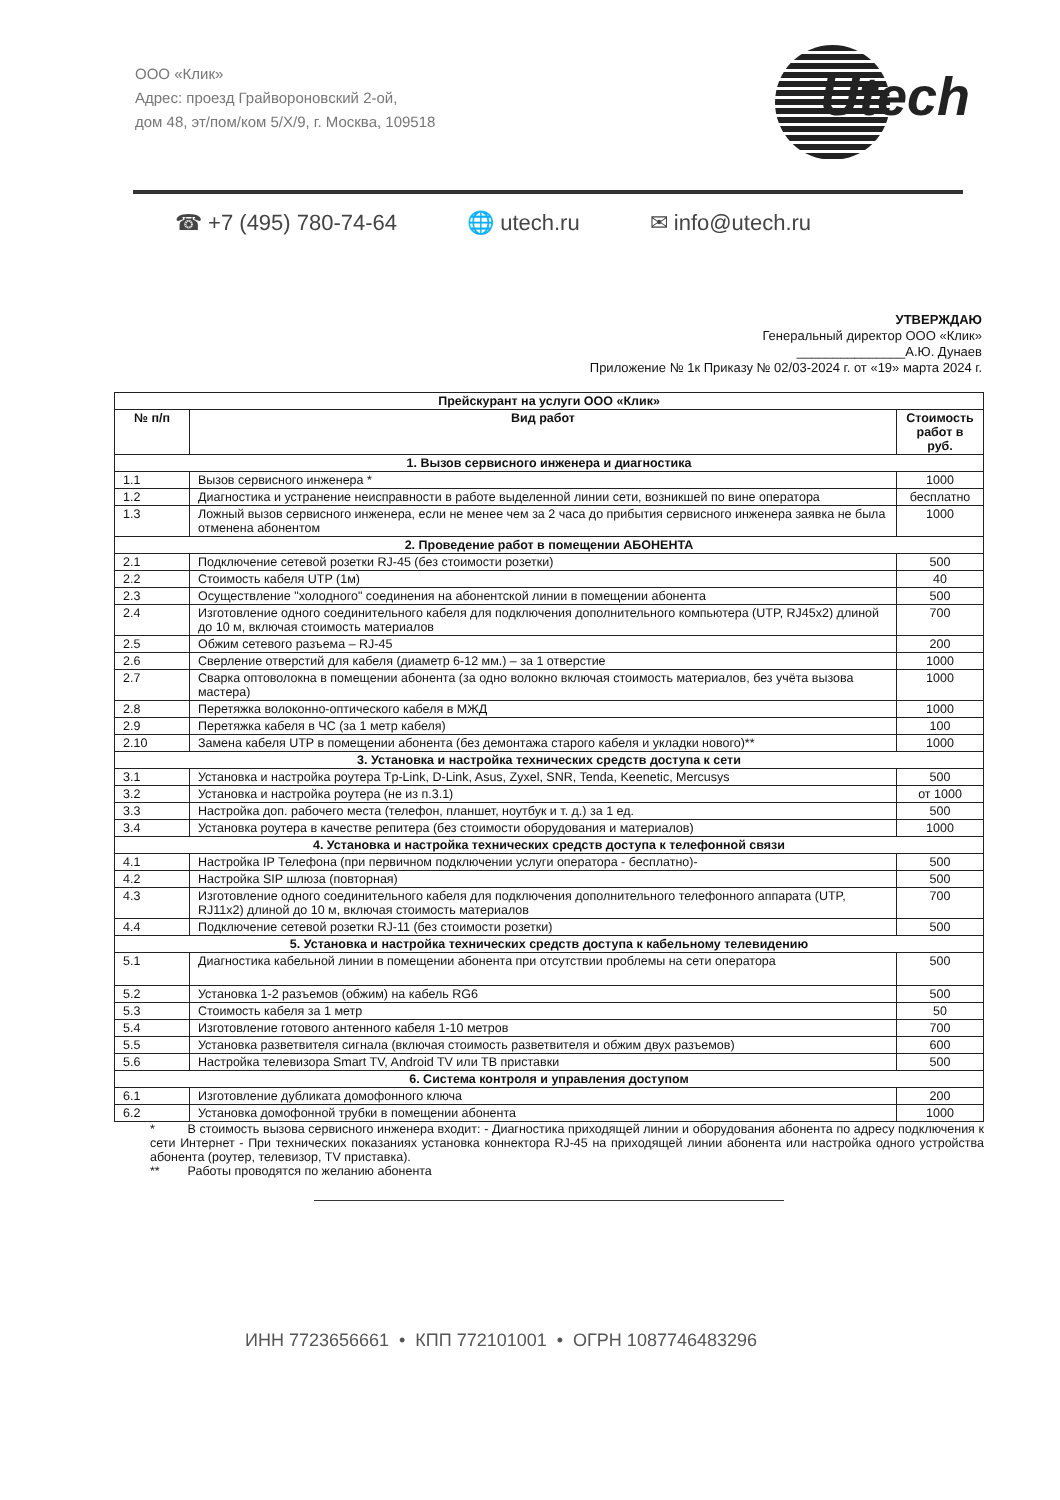ООО «Клик»
Адрес: проезд Грайвороновский 2-ой,
дом 48, эт/пом/ком 5/X/9, г. Москва, 109518
Utech
☎ +7 (495) 780-74-64 🌐 utech.ru ✉ info@utech.ru
УТВЕРЖДАЮ
Генеральный директор ООО «Клик»
_______________А.Ю. Дунаев
Приложение № 1к Приказу № 02/03-2024 г. от «19» марта 2024 г.
| Прейскурант на услуги ООО «Клик» | | |
| --- | --- | --- |
| № п/п | Вид работ | Стоимость работ в руб. |
| 1. Вызов сервисного инженера и диагностика | | |
| 1.1 | Вызов сервисного инженера * | 1000 |
| 1.2 | Диагностика и устранение неисправности в работе выделенной линии сети, возникшей по вине оператора | бесплатно |
| 1.3 | Ложный вызов сервисного инженера, если не менее чем за 2 часа до прибытия сервисного инженера заявка не была отменена абонентом | 1000 |
| 2. Проведение работ в помещении АБОНЕНТА | | |
| 2.1 | Подключение сетевой розетки RJ-45 (без стоимости розетки) | 500 |
| 2.2 | Стоимость кабеля UTP (1м) | 40 |
| 2.3 | Осуществление "холодного" соединения на абонентской линии в помещении абонента | 500 |
| 2.4 | Изготовление одного соединительного кабеля для подключения дополнительного компьютера (UTP, RJ45x2) длиной до 10 м, включая стоимость материалов | 700 |
| 2.5 | Обжим сетевого разъема – RJ-45 | 200 |
| 2.6 | Сверление отверстий для кабеля (диаметр 6-12 мм.) – за 1 отверстие | 1000 |
| 2.7 | Сварка оптоволокна в помещении абонента (за одно волокно включая стоимость материалов, без учёта вызова мастера) | 1000 |
| 2.8 | Перетяжка волоконно-оптического кабеля в МЖД | 1000 |
| 2.9 | Перетяжка кабеля в ЧС (за 1 метр кабеля) | 100 |
| 2.10 | Замена кабеля UTP в помещении абонента (без демонтажа старого кабеля и укладки нового)** | 1000 |
| 3. Установка и настройка технических средств доступа к сети | | |
| 3.1 | Установка и настройка роутера Tp-Link, D-Link, Asus, Zyxel, SNR, Tenda, Keenetic, Mercusys | 500 |
| 3.2 | Установка и настройка роутера (не из п.3.1) | от 1000 |
| 3.3 | Настройка доп. рабочего места (телефон, планшет, ноутбук и т. д.) за 1 ед. | 500 |
| 3.4 | Установка роутера в качестве репитера (без стоимости оборудования и материалов) | 1000 |
| 4. Установка и настройка технических средств доступа к телефонной связи | | |
| 4.1 | Настройка IP Телефона (при первичном подключении услуги оператора - бесплатно)- | 500 |
| 4.2 | Настройка SIP шлюза (повторная) | 500 |
| 4.3 | Изготовление одного соединительного кабеля для подключения дополнительного телефонного аппарата (UTP, RJ11x2) длиной до 10 м, включая стоимость материалов | 700 |
| 4.4 | Подключение сетевой розетки RJ-11 (без стоимости розетки) | 500 |
| 5. Установка и настройка технических средств доступа к кабельному телевидению | | |
| 5.1 | Диагностика кабельной линии в помещении абонента при отсутствии проблемы на сети оператора | 500 |
| 5.2 | Установка 1-2 разъемов (обжим) на кабель RG6 | 500 |
| 5.3 | Стоимость кабеля за 1 метр | 50 |
| 5.4 | Изготовление готового антенного кабеля 1-10 метров | 700 |
| 5.5 | Установка разветвителя сигнала (включая стоимость разветвителя и обжим двух разъемов) | 600 |
| 5.6 | Настройка телевизора Smart TV, Android TV или ТВ приставки | 500 |
| 6. Система контроля и управления доступом | | |
| 6.1 | Изготовление дубликата домофонного ключа | 200 |
| 6.2 | Установка домофонной трубки в помещении абонента | 1000 |
* В стоимость вызова сервисного инженера входит: - Диагностика приходящей линии и оборудования абонента по адресу подключения к сети Интернет - При технических показаниях установка коннектора RJ-45 на приходящей линии абонента или настройка одного устройства абонента (роутер, телевизор, TV приставка).
** Работы проводятся по желанию абонента
ИНН 7723656661 • КПП 772101001 • ОГРН 1087746483296